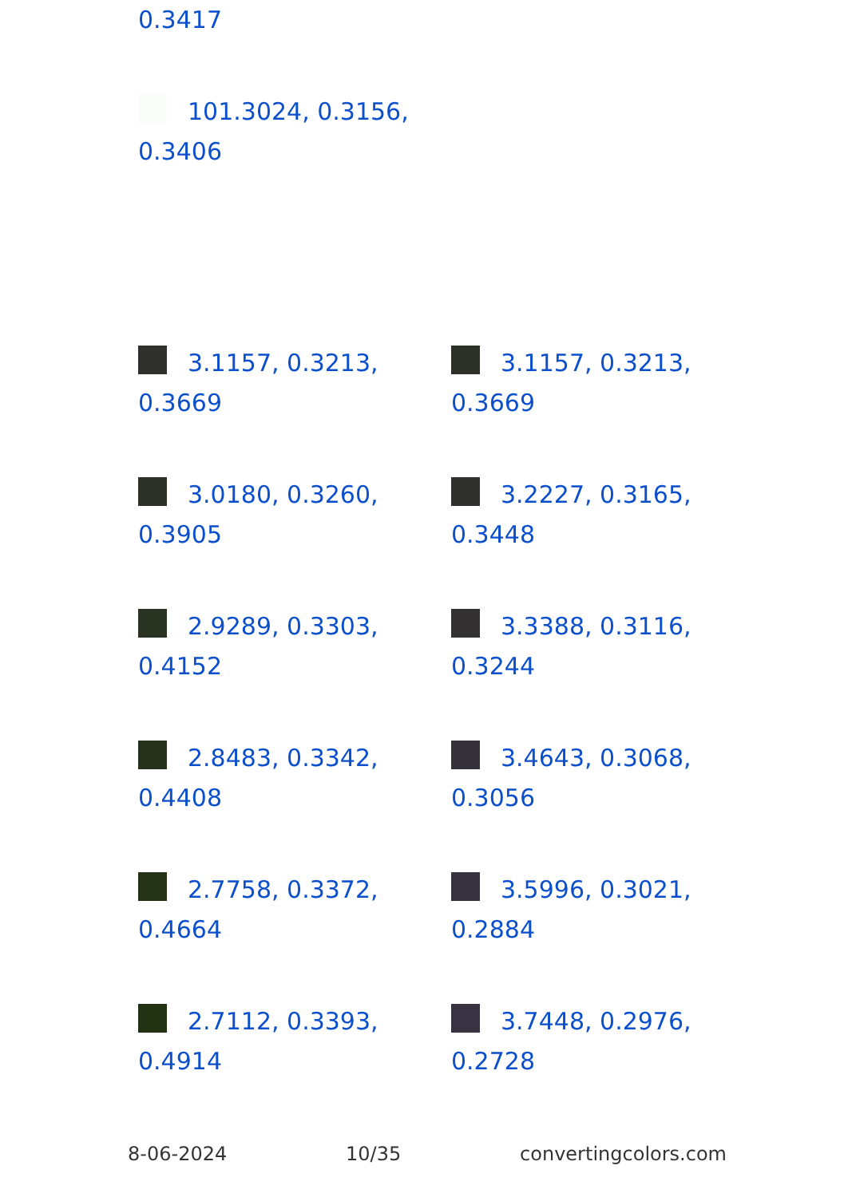0.3417
101.3024, 0.3156, 0.3406
3.1157, 0.3213, 0.3669
3.1157, 0.3213, 0.3669
3.0180, 0.3260, 0.3905
3.2227, 0.3165, 0.3448
2.9289, 0.3303, 0.4152
3.3388, 0.3116, 0.3244
2.8483, 0.3342, 0.4408
3.4643, 0.3068, 0.3056
2.7758, 0.3372, 0.4664
3.5996, 0.3021, 0.2884
2.7112, 0.3393, 0.4914
3.7448, 0.2976, 0.2728
8-06-2024 10/35 convertingcolors.com